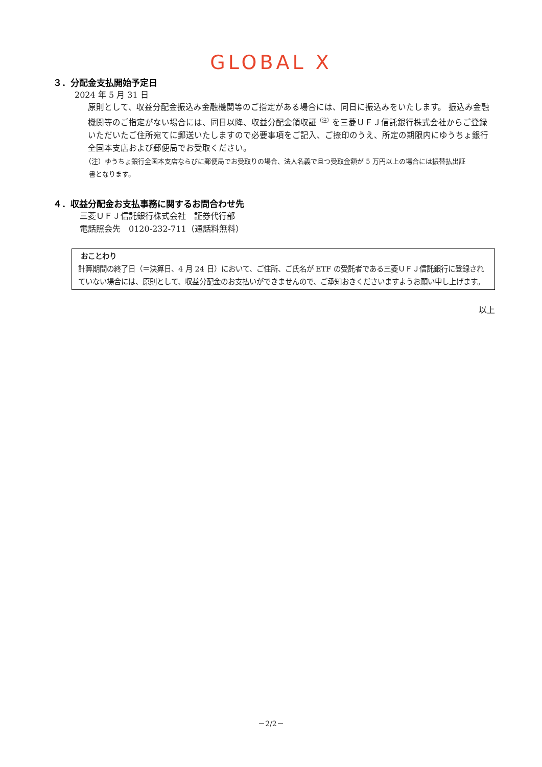GLOBAL X
３．分配金支払開始予定日
2024 年 5 月 31 日
原則として、収益分配金振込み金融機関等のご指定がある場合には、同日に振込みをいたします。 振込み金融機関等のご指定がない場合には、同日以降、収益分配金領収証<sup>（注）</sup>を三菱ＵＦＪ信託銀行株式会社からご登録いただいたご住所宛てに郵送いたしますので必要事項をご記入、ご捺印のうえ、所定の期限内にゆうちょ銀行全国本支店および郵便局でお受取ください。
（注）ゆうちょ銀行全国本支店ならびに郵便局でお受取りの場合、法人名義で且つ受取金額が 5 万円以上の場合には振替払出証
書となります。
４．収益分配金お支払事務に関するお問合わせ先
三菱ＵＦＪ信託銀行株式会社　証券代行部
電話照会先　0120-232-711（通話料無料）
おことわり
計算期間の終了日（＝決算日、4 月 24 日）において、ご住所、ご氏名が ETF の受託者である三菱ＵＦＪ信託銀行に登録されていない場合には、原則として、収益分配金のお支払いができませんので、ご承知おきくださいますようお願い申し上げます。
以上
－2/2－